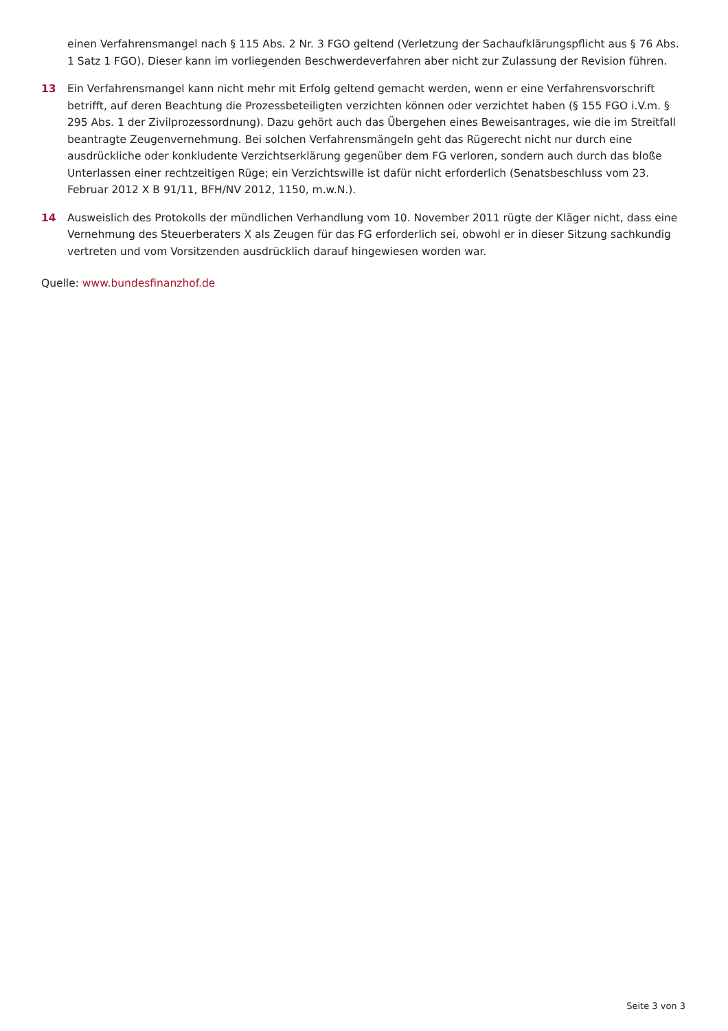einen Verfahrensmangel nach § 115 Abs. 2 Nr. 3 FGO geltend (Verletzung der Sachaufklärungspflicht aus § 76 Abs. 1 Satz 1 FGO). Dieser kann im vorliegenden Beschwerdeverfahren aber nicht zur Zulassung der Revision führen.
13 Ein Verfahrensmangel kann nicht mehr mit Erfolg geltend gemacht werden, wenn er eine Verfahrensvorschrift betrifft, auf deren Beachtung die Prozessbeteiligten verzichten können oder verzichtet haben (§ 155 FGO i.V.m. § 295 Abs. 1 der Zivilprozessordnung). Dazu gehört auch das Übergehen eines Beweisantrages, wie die im Streitfall beantragte Zeugenvernehmung. Bei solchen Verfahrensmängeln geht das Rügerecht nicht nur durch eine ausdrückliche oder konkludente Verzichtserklärung gegenüber dem FG verloren, sondern auch durch das bloße Unterlassen einer rechtzeitigen Rüge; ein Verzichtswille ist dafür nicht erforderlich (Senatsbeschluss vom 23. Februar 2012 X B 91/11, BFH/NV 2012, 1150, m.w.N.).
14 Ausweislich des Protokolls der mündlichen Verhandlung vom 10. November 2011 rügte der Kläger nicht, dass eine Vernehmung des Steuerberaters X als Zeugen für das FG erforderlich sei, obwohl er in dieser Sitzung sachkundig vertreten und vom Vorsitzenden ausdrücklich darauf hingewiesen worden war.
Quelle: www.bundesfinanzhof.de
Seite 3 von 3